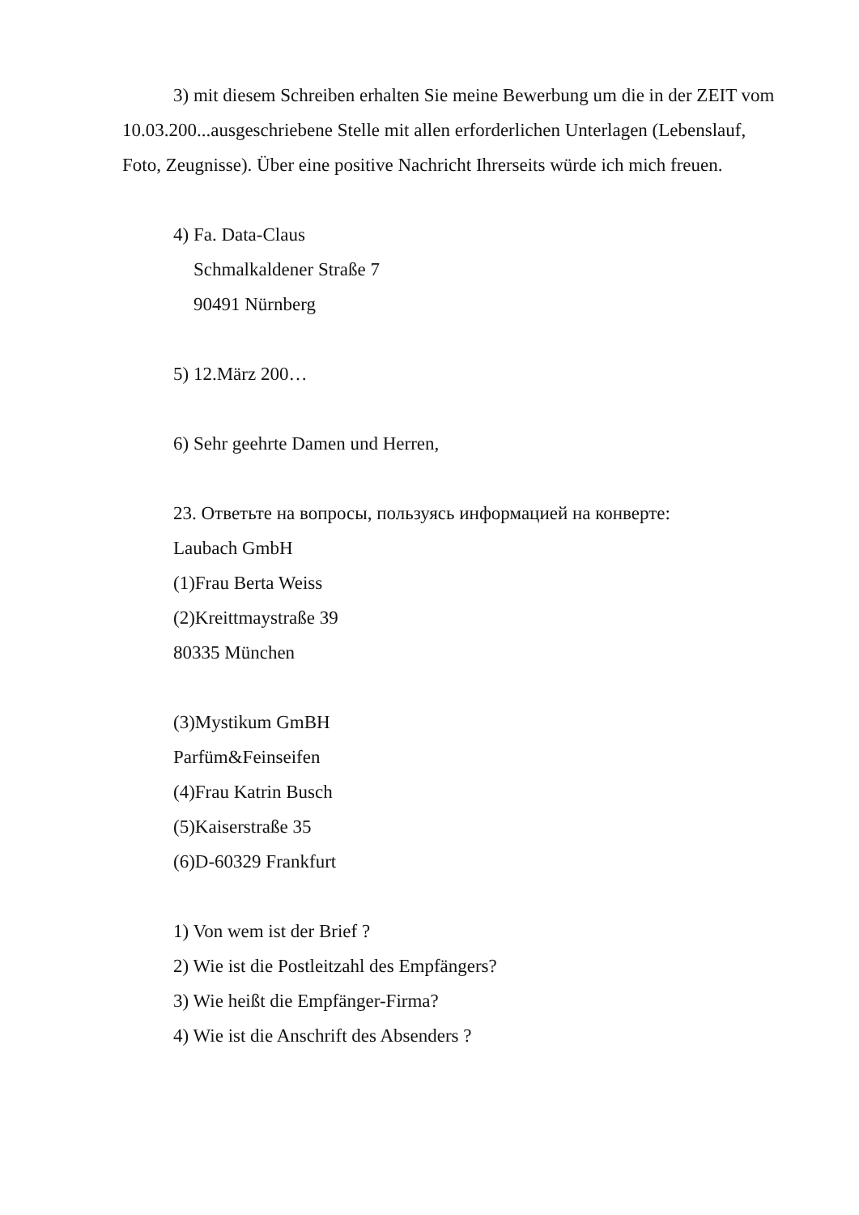3) mit diesem Schreiben erhalten Sie meine Bewerbung um die in der ZEIT vom 10.03.200...ausgeschriebene Stelle mit allen erforderlichen Unterlagen (Lebenslauf, Foto, Zeugnisse). Über eine positive Nachricht Ihrerseits würde ich mich freuen.
4) Fa. Data-Claus
Schmalkaldener Straße 7
90491 Nürnberg
5) 12.März 200…
6) Sehr geehrte Damen und Herren,
23. Ответьте на вопросы, пользуясь информацией на конверте:
Laubach GmbH
(1)Frau Berta Weiss
(2)Kreittmaystraße 39
80335 München
(3)Mystikum GmBH
Parfüm&Feinseifen
(4)Frau Katrin Busch
(5)Kaiserstraße 35
(6)D-60329 Frankfurt
1) Von wem ist der Brief ?
2) Wie ist die Postleitzahl des Empfängers?
3) Wie heißt die Empfänger-Firma?
4) Wie ist die Anschrift des Absenders ?